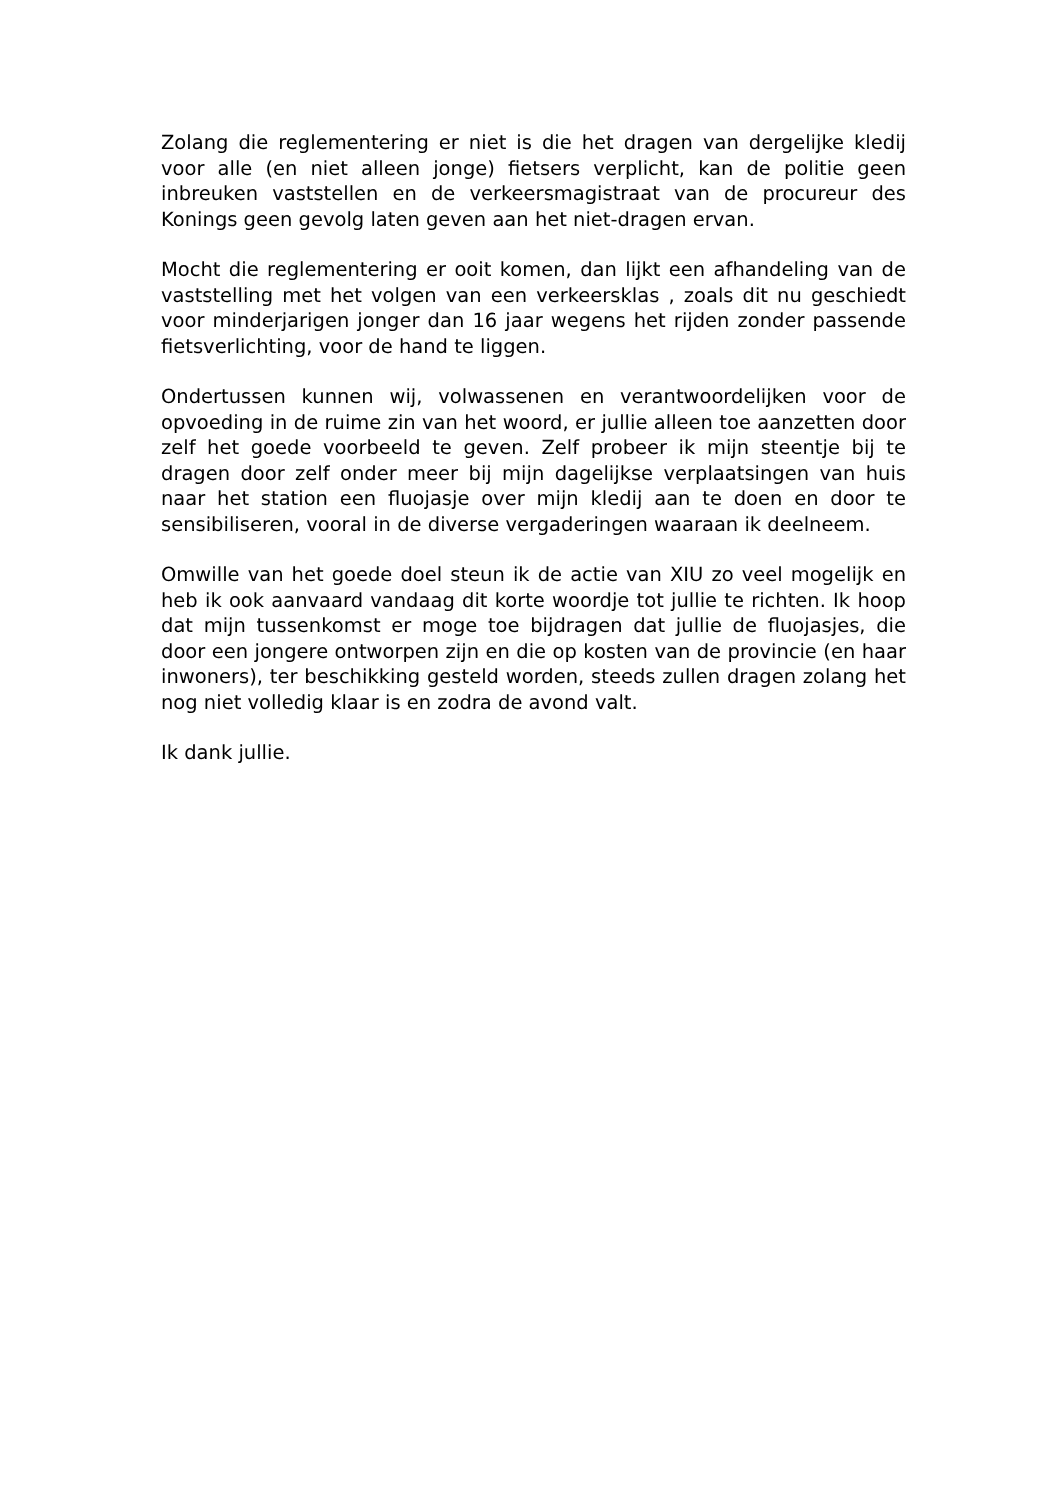Zolang die reglementering er niet is die het dragen van dergelijke kledij voor alle (en niet alleen jonge) fietsers verplicht, kan de politie geen inbreuken vaststellen en de verkeersmagistraat van de procureur des Konings geen gevolg laten geven aan het niet-dragen ervan.
Mocht die reglementering er ooit komen, dan lijkt een afhandeling van de vaststelling met het volgen van een verkeersklas , zoals dit nu geschiedt voor minderjarigen jonger dan 16 jaar wegens het rijden zonder passende fietsverlichting, voor de hand te liggen.
Ondertussen kunnen wij, volwassenen en verantwoordelijken voor de opvoeding in de ruime zin van het woord, er jullie alleen toe aanzetten door zelf het goede voorbeeld te geven. Zelf probeer ik mijn steentje bij te dragen door zelf onder meer bij mijn dagelijkse verplaatsingen van huis naar het station een fluojasje over mijn kledij aan te doen en door te sensibiliseren, vooral in de diverse vergaderingen waaraan ik deelneem.
Omwille van het goede doel steun ik de actie van XIU zo veel mogelijk en heb ik ook aanvaard vandaag dit korte woordje tot jullie te richten. Ik hoop dat mijn tussenkomst er moge toe bijdragen dat jullie de fluojasjes, die door een jongere ontworpen zijn en die op kosten van de provincie (en haar inwoners), ter beschikking gesteld worden, steeds zullen dragen zolang het nog niet volledig klaar is en zodra de avond valt.
Ik dank jullie.